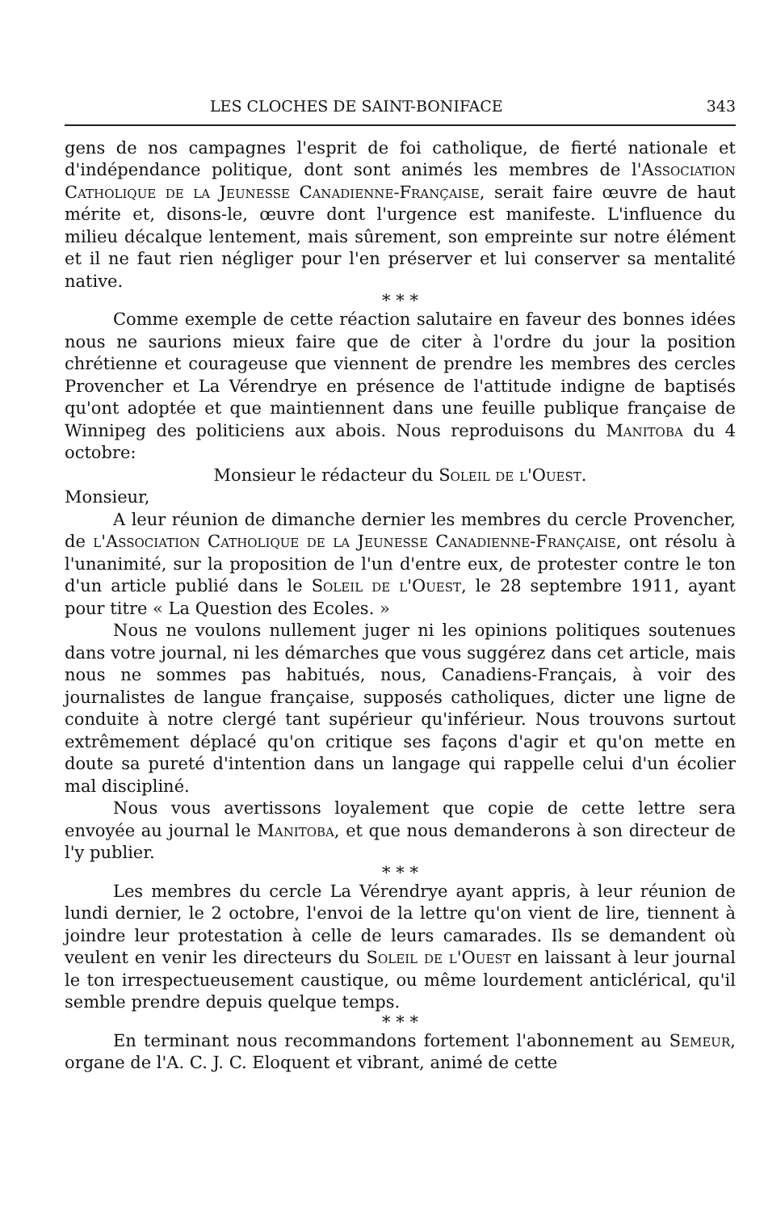LES CLOCHES DE SAINT-BONIFACE 343
gens de nos campagnes l'esprit de foi catholique, de fierté nationale et d'indépendance politique, dont sont animés les membres de l'Association Catholique de la Jeunesse Canadienne-Française, serait faire œuvre de haut mérite et, disons-le, œuvre dont l'urgence est manifeste. L'influence du milieu décalque lentement, mais sûrement, son empreinte sur notre élément et il ne faut rien négliger pour l'en préserver et lui conserver sa mentalité native.
* * *
Comme exemple de cette réaction salutaire en faveur des bonnes idées nous ne saurions mieux faire que de citer à l'ordre du jour la position chrétienne et courageuse que viennent de prendre les membres des cercles Provencher et La Vérendrye en présence de l'attitude indigne de baptisés qu'ont adoptée et que maintiennent dans une feuille publique française de Winnipeg des politiciens aux abois. Nous reproduisons du Manitoba du 4 octobre:
Monsieur le rédacteur du Soleil de l'Ouest.
Monsieur,
A leur réunion de dimanche dernier les membres du cercle Provencher, de l'Association Catholique de la Jeunesse Canadienne-Française, ont résolu à l'unanimité, sur la proposition de l'un d'entre eux, de protester contre le ton d'un article publié dans le Soleil de l'Ouest, le 28 septembre 1911, ayant pour titre « La Question des Ecoles. »
Nous ne voulons nullement juger ni les opinions politiques soutenues dans votre journal, ni les démarches que vous suggérez dans cet article, mais nous ne sommes pas habitués, nous, Canadiens-Français, à voir des journalistes de langue française, supposés catholiques, dicter une ligne de conduite à notre clergé tant supérieur qu'inférieur. Nous trouvons surtout extrêmement déplacé qu'on critique ses façons d'agir et qu'on mette en doute sa pureté d'intention dans un langage qui rappelle celui d'un écolier mal discipliné.
Nous vous avertissons loyalement que copie de cette lettre sera envoyée au journal le Manitoba, et que nous demanderons à son directeur de l'y publier.
* * *
Les membres du cercle La Vérendrye ayant appris, à leur réunion de lundi dernier, le 2 octobre, l'envoi de la lettre qu'on vient de lire, tiennent à joindre leur protestation à celle de leurs camarades. Ils se demandent où veulent en venir les directeurs du Soleil de l'Ouest en laissant à leur journal le ton irrespectueusement caustique, ou même lourdement anticlérical, qu'il semble prendre depuis quelque temps.
* * *
En terminant nous recommandons fortement l'abonnement au Semeur, organe de l'A. C. J. C. Eloquent et vibrant, animé de cette